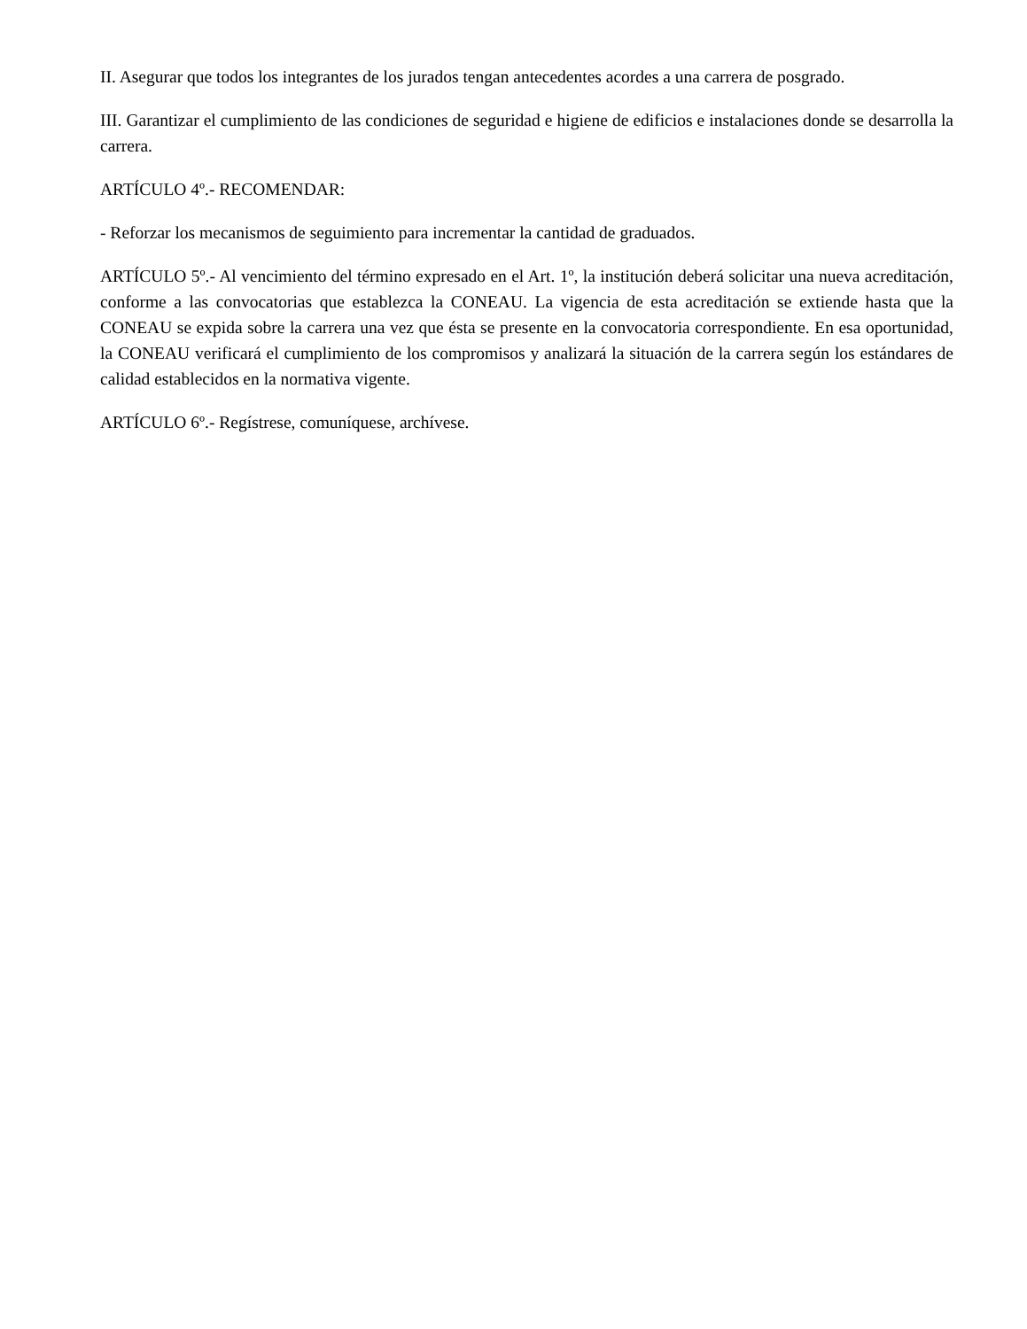II. Asegurar que todos los integrantes de los jurados tengan antecedentes acordes a una carrera de posgrado.
III. Garantizar el cumplimiento de las condiciones de seguridad e higiene de edificios e instalaciones donde se desarrolla la carrera.
ARTÍCULO 4º.- RECOMENDAR:
- Reforzar los mecanismos de seguimiento para incrementar la cantidad de graduados.
ARTÍCULO 5º.- Al vencimiento del término expresado en el Art. 1º, la institución deberá solicitar una nueva acreditación, conforme a las convocatorias que establezca la CONEAU. La vigencia de esta acreditación se extiende hasta que la CONEAU se expida sobre la carrera una vez que ésta se presente en la convocatoria correspondiente. En esa oportunidad, la CONEAU verificará el cumplimiento de los compromisos y analizará la situación de la carrera según los estándares de calidad establecidos en la normativa vigente.
ARTÍCULO 6º.- Regístrese, comuníquese, archívese.